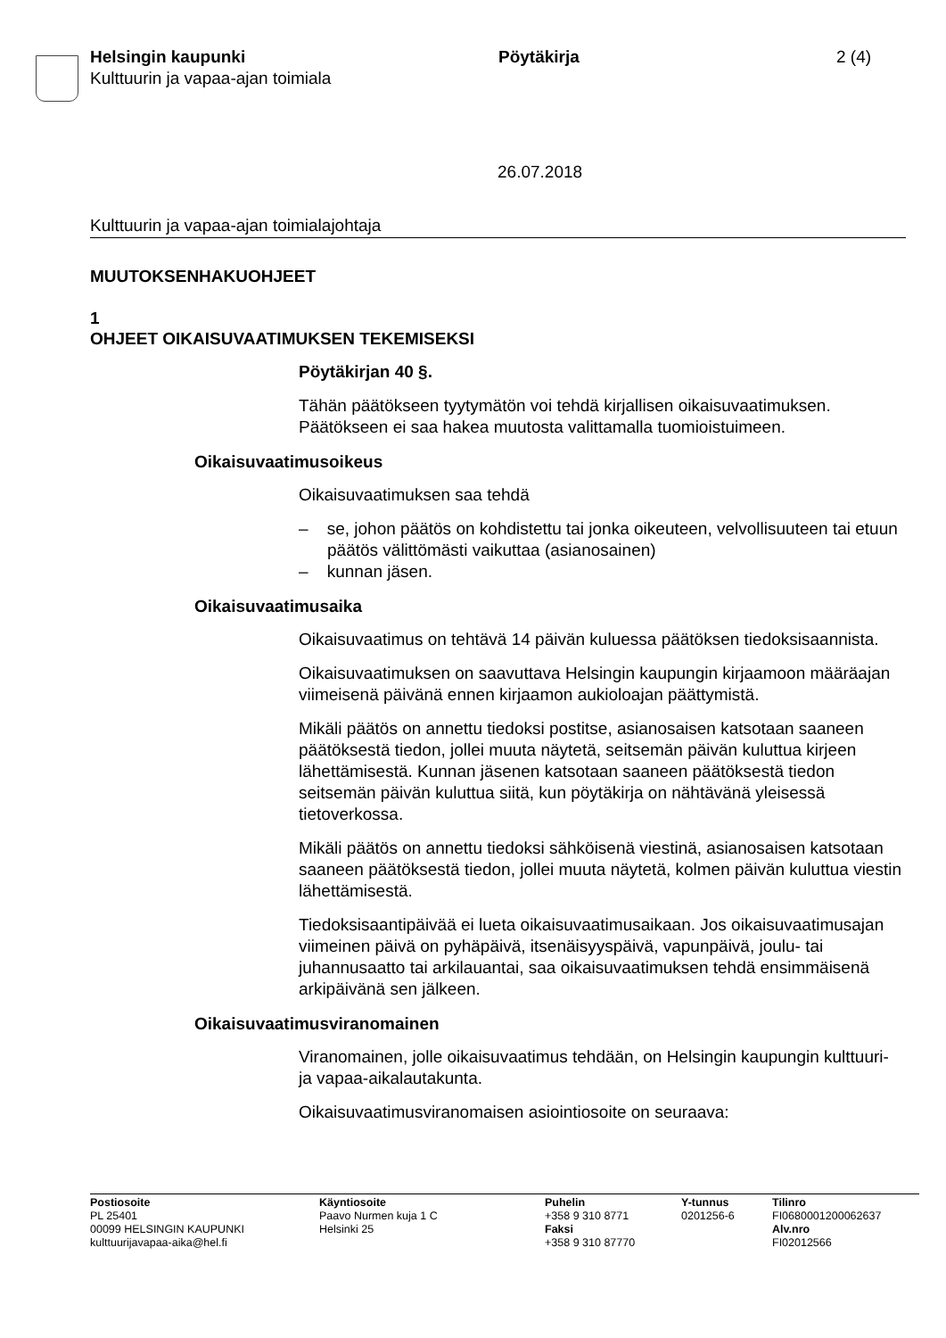Helsingin kaupunki
Kulttuurin ja vapaa-ajan toimiala
Pöytäkirja 2 (4)
26.07.2018
Kulttuurin ja vapaa-ajan toimialajohtaja
MUUTOKSENHAKUOHJEET
1
OHJEET OIKAISUVAATIMUKSEN TEKEMISEKSI
Pöytäkirjan 40 §.
Tähän päätökseen tyytymätön voi tehdä kirjallisen oikaisuvaatimuksen. Päätökseen ei saa hakea muutosta valittamalla tuomioistuimeen.
Oikaisuvaatimusoikeus
Oikaisuvaatimuksen saa tehdä
– se, johon päätös on kohdistettu tai jonka oikeuteen, velvollisuuteen tai etuun päätös välittömästi vaikuttaa (asianosainen)
– kunnan jäsen.
Oikaisuvaatimusaika
Oikaisuvaatimus on tehtävä 14 päivän kuluessa päätöksen tiedoksi­saannista.
Oikaisuvaatimuksen on saavuttava Helsingin kaupungin kirjaamoon määräajan viimeisenä päivänä ennen kirjaamon aukioloajan päättymis­tä.
Mikäli päätös on annettu tiedoksi postitse, asianosaisen katsotaan saa­neen päätöksestä tiedon, jollei muuta näytetä, seitsemän päivän kulut­tua kirjeen lähettämisestä. Kunnan jäsenen katsotaan saaneen päätök­sestä tiedon seitsemän päivän kuluttua siitä, kun pöytäkirja on nähtävä­nä yleisessä tietoverkossa.
Mikäli päätös on annettu tiedoksi sähköisenä viestinä, asianosaisen katsotaan saaneen päätöksestä tiedon, jollei muuta näytetä, kolmen päivän kuluttua viestin lähettämisestä.
Tiedoksisaantipäivää ei lueta oikaisuvaatimusaikaan. Jos oikaisuvaati­musajan viimeinen päivä on pyhäpäivä, itsenäisyyspäivä, vapunpäivä, joulu- tai juhannusaatto tai arkilauantai, saa oikaisuvaatimuksen tehdä ensimmäisenä arkipäivänä sen jälkeen.
Oikaisuvaatimusviranomainen
Viranomainen, jolle oikaisuvaatimus tehdään, on Helsingin kaupungin kulttuuri- ja vapaa-aikalautakunta.
Oikaisuvaatimusviranomaisen asiointiosoite on seuraava:
Postiosoite
PL 25401
00099 HELSINGIN KAUPUNKI
kulttuurijavapaa-aika@hel.fi
Käyntiosoite
Paavo Nurmen kuja 1 C
Helsinki 25
Puhelin
+358 9 310 8771
Faksi
+358 9 310 87770
Y-tunnus
0201256-6
Tilinro
FI0680001200062637
Alv.nro
FI02012566